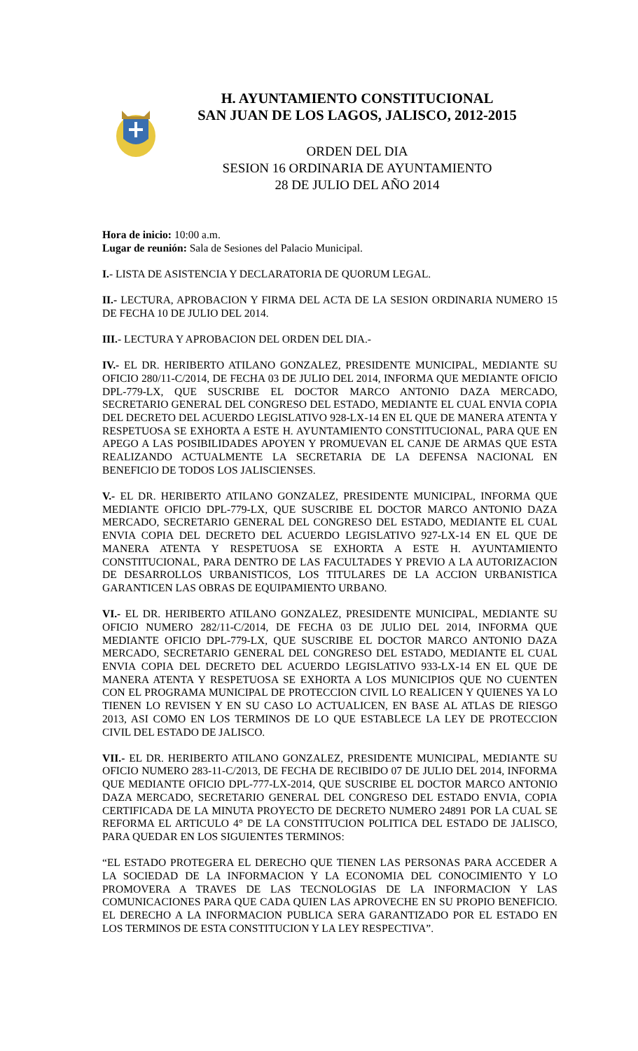H. AYUNTAMIENTO CONSTITUCIONAL
SAN JUAN DE LOS LAGOS, JALISCO, 2012-2015
ORDEN DEL DIA
SESION 16 ORDINARIA DE AYUNTAMIENTO
28 DE JULIO DEL AÑO 2014
Hora de inicio: 10:00 a.m.
Lugar de reunión: Sala de Sesiones del Palacio Municipal.
I.- LISTA DE ASISTENCIA Y DECLARATORIA DE QUORUM LEGAL.
II.- LECTURA, APROBACION Y FIRMA DEL ACTA DE LA SESION ORDINARIA NUMERO 15 DE FECHA 10 DE JULIO DEL 2014.
III.- LECTURA Y APROBACION DEL ORDEN DEL DIA.-
IV.- EL DR. HERIBERTO ATILANO GONZALEZ, PRESIDENTE MUNICIPAL, MEDIANTE SU OFICIO 280/11-C/2014, DE FECHA 03 DE JULIO DEL 2014, INFORMA QUE MEDIANTE OFICIO DPL-779-LX, QUE SUSCRIBE EL DOCTOR MARCO ANTONIO DAZA MERCADO, SECRETARIO GENERAL DEL CONGRESO DEL ESTADO, MEDIANTE EL CUAL ENVIA COPIA DEL DECRETO DEL ACUERDO LEGISLATIVO 928-LX-14 EN EL QUE DE MANERA ATENTA Y RESPETUOSA SE EXHORTA A ESTE H. AYUNTAMIENTO CONSTITUCIONAL, PARA QUE EN APEGO A LAS POSIBILIDADES APOYEN Y PROMUEVAN EL CANJE DE ARMAS QUE ESTA REALIZANDO ACTUALMENTE LA SECRETARIA DE LA DEFENSA NACIONAL EN BENEFICIO DE TODOS LOS JALISCIENSES.
V.- EL DR. HERIBERTO ATILANO GONZALEZ, PRESIDENTE MUNICIPAL, INFORMA QUE MEDIANTE OFICIO DPL-779-LX, QUE SUSCRIBE EL DOCTOR MARCO ANTONIO DAZA MERCADO, SECRETARIO GENERAL DEL CONGRESO DEL ESTADO, MEDIANTE EL CUAL ENVIA COPIA DEL DECRETO DEL ACUERDO LEGISLATIVO 927-LX-14 EN EL QUE DE MANERA ATENTA Y RESPETUOSA SE EXHORTA A ESTE H. AYUNTAMIENTO CONSTITUCIONAL, PARA DENTRO DE LAS FACULTADES Y PREVIO A LA AUTORIZACION DE DESARROLLOS URBANISTICOS, LOS TITULARES DE LA ACCION URBANISTICA GARANTICEN LAS OBRAS DE EQUIPAMIENTO URBANO.
VI.- EL DR. HERIBERTO ATILANO GONZALEZ, PRESIDENTE MUNICIPAL, MEDIANTE SU OFICIO NUMERO 282/11-C/2014, DE FECHA 03 DE JULIO DEL 2014, INFORMA QUE MEDIANTE OFICIO DPL-779-LX, QUE SUSCRIBE EL DOCTOR MARCO ANTONIO DAZA MERCADO, SECRETARIO GENERAL DEL CONGRESO DEL ESTADO, MEDIANTE EL CUAL ENVIA COPIA DEL DECRETO DEL ACUERDO LEGISLATIVO 933-LX-14 EN EL QUE DE MANERA ATENTA Y RESPETUOSA SE EXHORTA A LOS MUNICIPIOS QUE NO CUENTEN CON EL PROGRAMA MUNICIPAL DE PROTECCION CIVIL LO REALICEN Y QUIENES YA LO TIENEN LO REVISEN Y EN SU CASO LO ACTUALICEN, EN BASE AL ATLAS DE RIESGO 2013, ASI COMO EN LOS TERMINOS DE LO QUE ESTABLECE LA LEY DE PROTECCION CIVIL DEL ESTADO DE JALISCO.
VII.- EL DR. HERIBERTO ATILANO GONZALEZ, PRESIDENTE MUNICIPAL, MEDIANTE SU OFICIO NUMERO 283-11-C/2013, DE FECHA DE RECIBIDO 07 DE JULIO DEL 2014, INFORMA QUE MEDIANTE OFICIO DPL-777-LX-2014, QUE SUSCRIBE EL DOCTOR MARCO ANTONIO DAZA MERCADO, SECRETARIO GENERAL DEL CONGRESO DEL ESTADO ENVIA, COPIA CERTIFICADA DE LA MINUTA PROYECTO DE DECRETO NUMERO 24891 POR LA CUAL SE REFORMA EL ARTICULO 4° DE LA CONSTITUCION POLITICA DEL ESTADO DE JALISCO, PARA QUEDAR EN LOS SIGUIENTES TERMINOS:
“EL ESTADO PROTEGERA EL DERECHO QUE TIENEN LAS PERSONAS PARA ACCEDER A LA SOCIEDAD DE LA INFORMACION Y LA ECONOMIA DEL CONOCIMIENTO Y LO PROMOVERA A TRAVES DE LAS TECNOLOGIAS DE LA INFORMACION Y LAS COMUNICACIONES PARA QUE CADA QUIEN LAS APROVECHE EN SU PROPIO BENEFICIO. EL DERECHO A LA INFORMACION PUBLICA SERA GARANTIZADO POR EL ESTADO EN LOS TERMINOS DE ESTA CONSTITUCION Y LA LEY RESPECTIVA”.